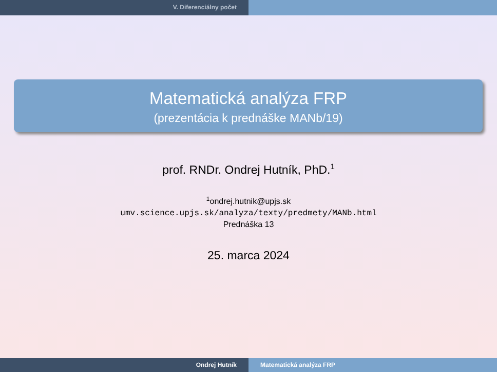V. Diferenciálny počet
Matematická analýza FRP
(prezentácia k prednáške MANb/19)
prof. RNDr. Ondrej Hutník, PhD.<sup>1</sup>
<sup>1</sup> ondrej.hutnik@upjs.sk
umv.science.upjs.sk/analyza/texty/predmety/MANb.html
Prednáška 13
25. marca 2024
Ondrej Hutník Matematická analýza FRP